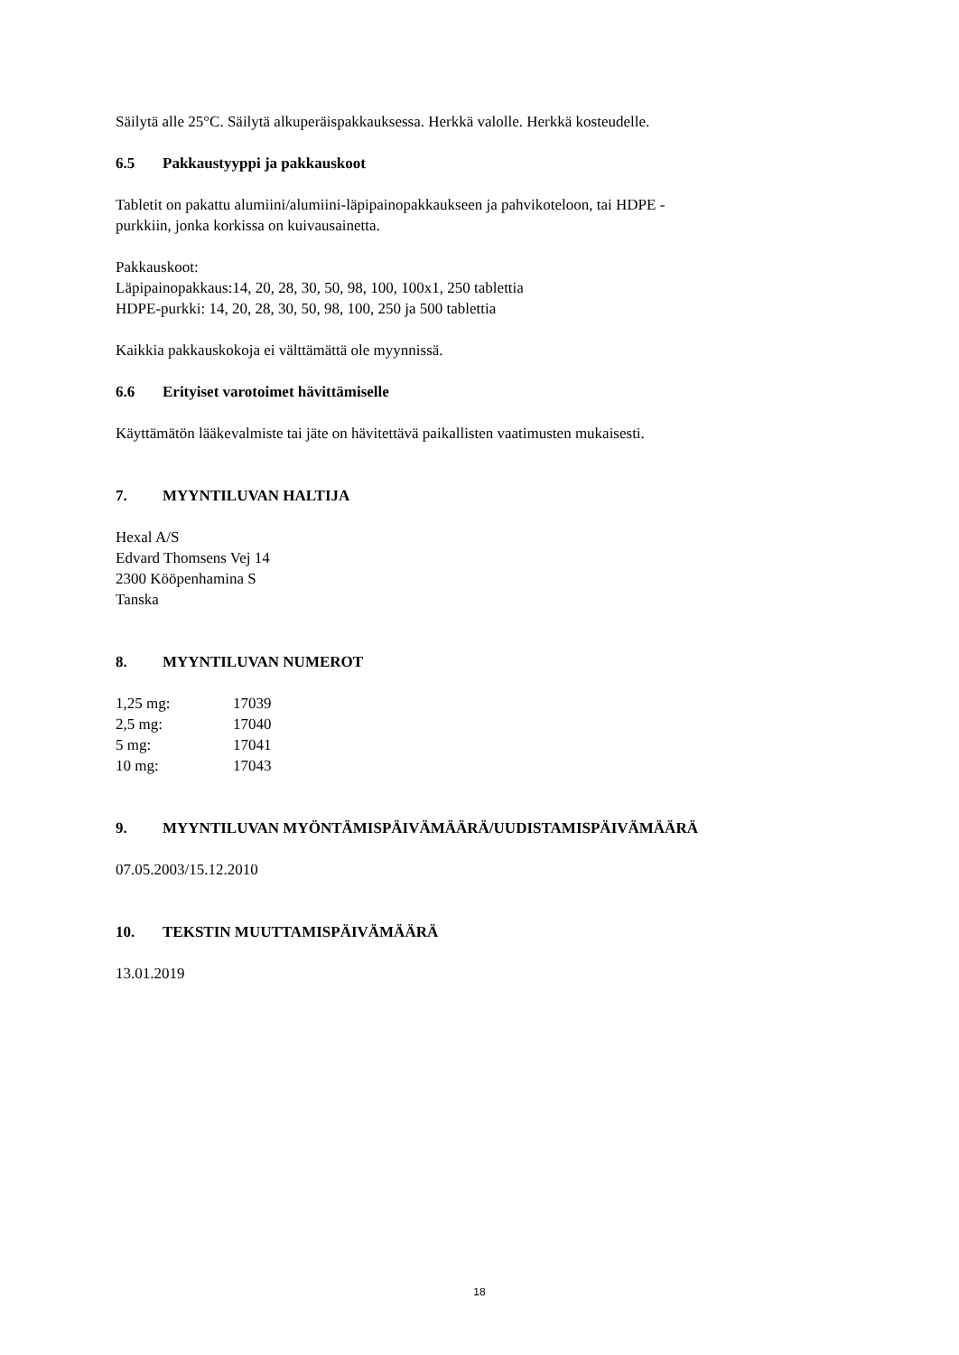Säilytä alle 25°C. Säilytä alkuperäispakkauksessa. Herkkä valolle. Herkkä kosteudelle.
6.5 Pakkaustyyppi ja pakkauskoot
Tabletit on pakattu alumiini/alumiini-läpipainopakkaukseen ja pahvikoteloon, tai HDPE -
purkkiin, jonka korkissa on kuivausainetta.
Pakkauskoot:
Läpipainopakkaus:14, 20, 28, 30, 50, 98, 100, 100x1, 250 tablettia
HDPE-purkki: 14, 20, 28, 30, 50, 98, 100, 250 ja 500 tablettia
Kaikkia pakkauskokoja ei välttämättä ole myynnissä.
6.6 Erityiset varotoimet hävittämiselle
Käyttämätön lääkevalmiste tai jäte on hävitettävä paikallisten vaatimusten mukaisesti.
7. MYYNTILUVAN HALTIJA
Hexal A/S
Edvard Thomsens Vej 14
2300 Kööpenhamina S
Tanska
8. MYYNTILUVAN NUMEROT
| 1,25 mg: | 17039 |
| 2,5 mg: | 17040 |
| 5 mg: | 17041 |
| 10 mg: | 17043 |
9. MYYNTILUVAN MYÖNTÄMISPÄIVÄMÄÄRÄ/UUDISTAMISPÄIVÄMÄÄRÄ
07.05.2003/15.12.2010
10. TEKSTIN MUUTTAMISPÄIVÄMÄÄRÄ
13.01.2019
18